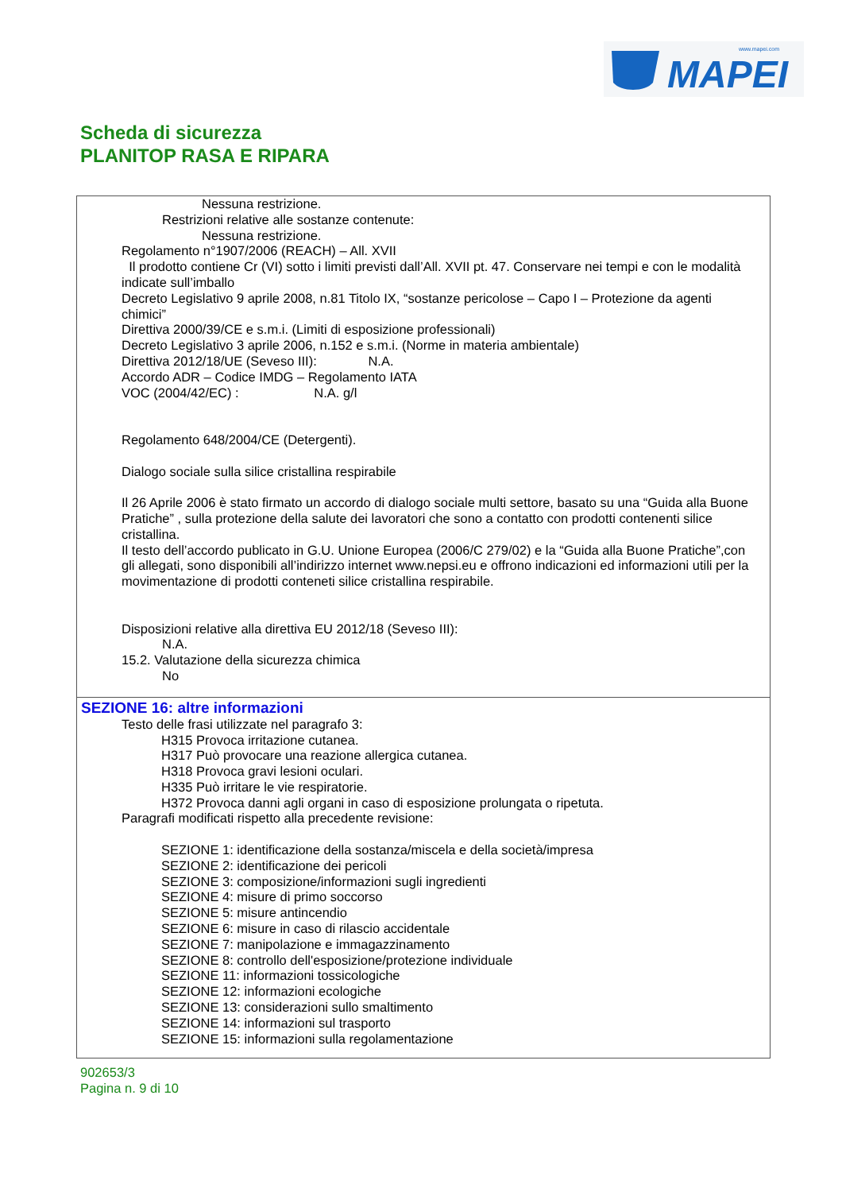MAPEI
www.mapei.com
Scheda di sicurezza
PLANITOP RASA E RIPARA
Nessuna restrizione.
Restrizioni relative alle sostanze contenute:
Nessuna restrizione.
Regolamento n°1907/2006 (REACH) – All. XVII
Il prodotto contiene Cr (VI) sotto i limiti previsti dall’All. XVII pt. 47. Conservare nei tempi e con le modalità indicate sull’imballo
Decreto Legislativo 9 aprile 2008, n.81 Titolo IX, “sostanze pericolose – Capo I – Protezione da agenti chimici”
Direttiva 2000/39/CE e s.m.i. (Limiti di esposizione professionali)
Decreto Legislativo 3 aprile 2006, n.152 e s.m.i. (Norme in materia ambientale)
Direttiva 2012/18/UE (Seveso III): N.A.
Accordo ADR – Codice IMDG – Regolamento IATA
VOC (2004/42/EC) : N.A. g/l
Regolamento 648/2004/CE (Detergenti).
Dialogo sociale sulla silice cristallina respirabile
Il 26 Aprile 2006 è stato firmato un accordo di dialogo sociale multi settore, basato su una “Guida alla Buone Pratiche” , sulla protezione della salute dei lavoratori che sono a contatto con prodotti contenenti silice cristallina.
Il testo dell’accordo publicato in G.U. Unione Europea (2006/C 279/02) e la “Guida alla Buone Pratiche”,con gli allegati, sono disponibili all’indirizzo internet www.nepsi.eu e offrono indicazioni ed informazioni utili per la movimentazione di prodotti conteneti silice cristallina respirabile.
Disposizioni relative alla direttiva EU 2012/18 (Seveso III):
N.A.
15.2. Valutazione della sicurezza chimica
No
SEZIONE 16: altre informazioni
Testo delle frasi utilizzate nel paragrafo 3:
H315 Provoca irritazione cutanea.
H317 Può provocare una reazione allergica cutanea.
H318 Provoca gravi lesioni oculari.
H335 Può irritare le vie respiratorie.
H372 Provoca danni agli organi in caso di esposizione prolungata o ripetuta.
Paragrafi modificati rispetto alla precedente revisione:
SEZIONE 1: identificazione della sostanza/miscela e della società/impresa
SEZIONE 2: identificazione dei pericoli
SEZIONE 3: composizione/informazioni sugli ingredienti
SEZIONE 4: misure di primo soccorso
SEZIONE 5: misure antincendio
SEZIONE 6: misure in caso di rilascio accidentale
SEZIONE 7: manipolazione e immagazzinamento
SEZIONE 8: controllo dell'esposizione/protezione individuale
SEZIONE 11: informazioni tossicologiche
SEZIONE 12: informazioni ecologiche
SEZIONE 13: considerazioni sullo smaltimento
SEZIONE 14: informazioni sul trasporto
SEZIONE 15: informazioni sulla regolamentazione
902653/3
Pagina n. 9 di 10